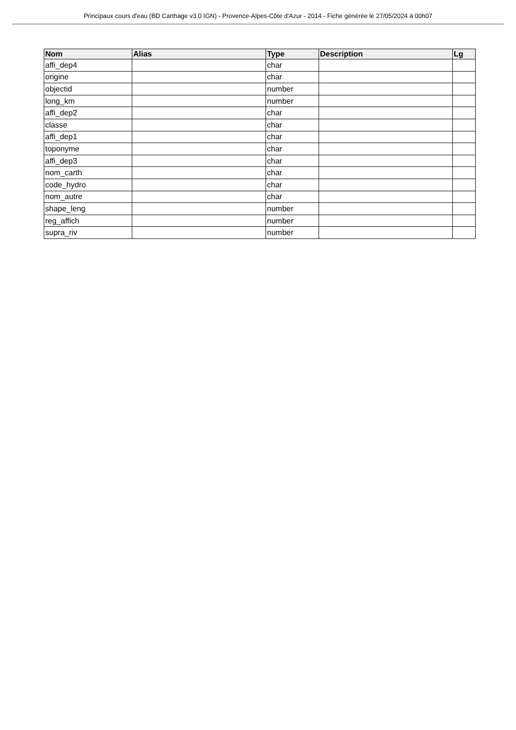Principaux cours d'eau (BD Carthage v3.0 IGN) - Provence-Alpes-Côte d'Azur - 2014 - Fiche générée le 27/05/2024 à 00h07
| Nom | Alias | Type | Description | Lg |
| --- | --- | --- | --- | --- |
| affi_dep4 | | char | | |
| origine | | char | | |
| objectid | | number | | |
| long_km | | number | | |
| affi_dep2 | | char | | |
| classe | | char | | |
| affi_dep1 | | char | | |
| toponyme | | char | | |
| affi_dep3 | | char | | |
| nom_carth | | char | | |
| code_hydro | | char | | |
| nom_autre | | char | | |
| shape_leng | | number | | |
| reg_affich | | number | | |
| supra_riv | | number | | |